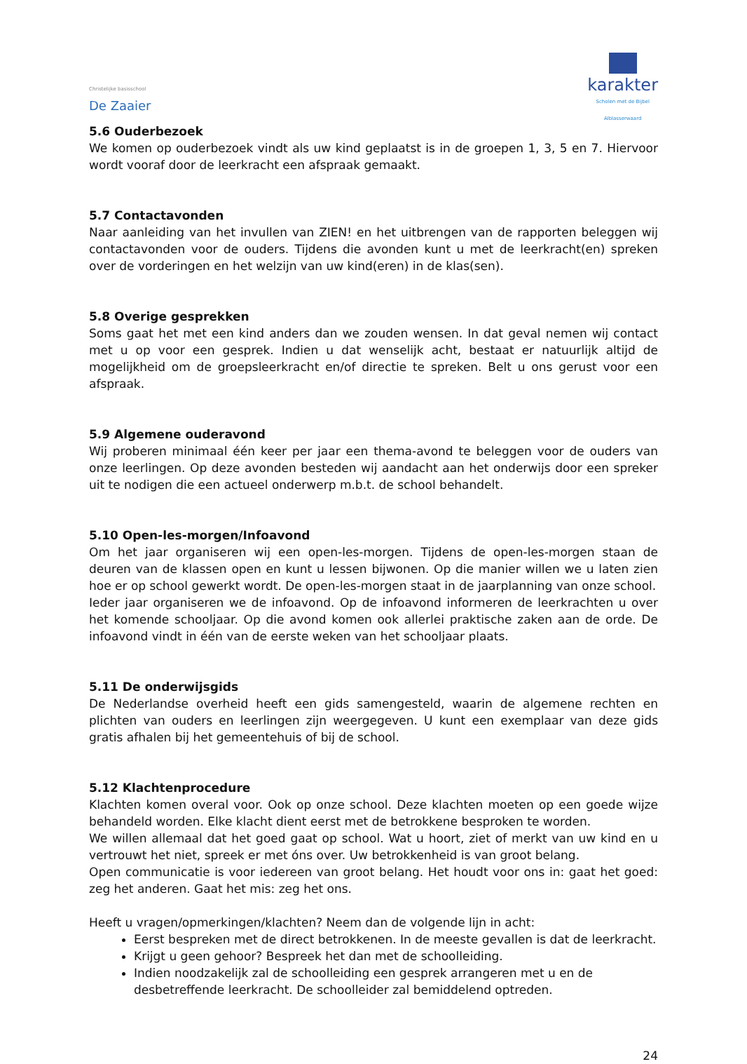Christelijke basisschool
De Zaaier
karakter
Scholen met de Bijbel
Alblasserwaard
5.6 Ouderbezoek
We komen op ouderbezoek vindt als uw kind geplaatst is in de groepen 1, 3, 5 en 7. Hiervoor wordt vooraf door de leerkracht een afspraak gemaakt.
5.7 Contactavonden
Naar aanleiding van het invullen van ZIEN! en het uitbrengen van de rapporten beleggen wij contactavonden voor de ouders. Tijdens die avonden kunt u met de leerkracht(en) spreken over de vorderingen en het welzijn van uw kind(eren) in de klas(sen).
5.8 Overige gesprekken
Soms gaat het met een kind anders dan we zouden wensen. In dat geval nemen wij contact met u op voor een gesprek. Indien u dat wenselijk acht, bestaat er natuurlijk altijd de mogelijkheid om de groepsleerkracht en/of directie te spreken. Belt u ons gerust voor een afspraak.
5.9 Algemene ouderavond
Wij proberen minimaal één keer per jaar een thema-avond te beleggen voor de ouders van onze leerlingen. Op deze avonden besteden wij aandacht aan het onderwijs door een spreker uit te nodigen die een actueel onderwerp m.b.t. de school behandelt.
5.10 Open-les-morgen/Infoavond
Om het jaar organiseren wij een open-les-morgen. Tijdens de open-les-morgen staan de deuren van de klassen open en kunt u lessen bijwonen. Op die manier willen we u laten zien hoe er op school gewerkt wordt. De open-les-morgen staat in de jaarplanning van onze school.
Ieder jaar organiseren we de infoavond. Op de infoavond informeren de leerkrachten u over het komende schooljaar. Op die avond komen ook allerlei praktische zaken aan de orde. De infoavond vindt in één van de eerste weken van het schooljaar plaats.
5.11 De onderwijsgids
De Nederlandse overheid heeft een gids samengesteld, waarin de algemene rechten en plichten van ouders en leerlingen zijn weergegeven. U kunt een exemplaar van deze gids gratis afhalen bij het gemeentehuis of bij de school.
5.12 Klachtenprocedure
Klachten komen overal voor. Ook op onze school. Deze klachten moeten op een goede wijze behandeld worden. Elke klacht dient eerst met de betrokkene besproken te worden.
We willen allemaal dat het goed gaat op school. Wat u hoort, ziet of merkt van uw kind en u vertrouwt het niet, spreek er met óns over. Uw betrokkenheid is van groot belang.
Open communicatie is voor iedereen van groot belang. Het houdt voor ons in: gaat het goed: zeg het anderen. Gaat het mis: zeg het ons.
Heeft u vragen/opmerkingen/klachten? Neem dan de volgende lijn in acht:
Eerst bespreken met de direct betrokkenen. In de meeste gevallen is dat de leerkracht.
Krijgt u geen gehoor? Bespreek het dan met de schoolleiding.
Indien noodzakelijk zal de schoolleiding een gesprek arrangeren met u en de desbetreffende leerkracht. De schoolleider zal bemiddelend optreden.
24